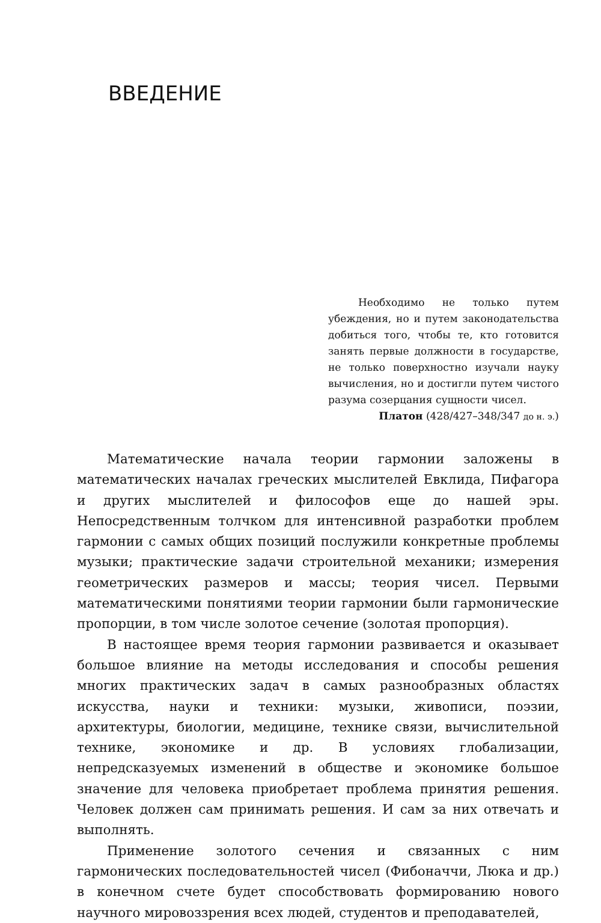ВВЕДЕНИЕ
Необходимо не только путем убеждения, но и путем законодательства добиться того, чтобы те, кто готовится занять первые должности в государстве, не только поверхностно изучали науку вычисления, но и достигли путем чистого разума созерцания сущности чисел.
Платон (428/427–348/347 до н. э.)
Математические начала теории гармонии заложены в математических началах греческих мыслителей Евклида, Пифагора и других мыслителей и философов еще до нашей эры. Непосредственным толчком для интенсивной разработки проблем гармонии с самых общих позиций послужили конкретные проблемы музыки; практические задачи строительной механики; измерения геометрических размеров и массы; теория чисел. Первыми математическими понятиями теории гармонии были гармонические пропорции, в том числе золотое сечение (золотая пропорция).
В настоящее время теория гармонии развивается и оказывает большое влияние на методы исследования и способы решения многих практических задач в самых разнообразных областях искусства, науки и техники: музыки, живописи, поэзии, архитектуры, биологии, медицине, технике связи, вычислительной технике, экономике и др. В условиях глобализации, непредсказуемых изменений в обществе и экономике большое значение для человека приобретает проблема принятия решения. Человек должен сам принимать решения. И сам за них отвечать и выполнять.
Применение золотого сечения и связанных с ним гармонических последовательностей чисел (Фибоначчи, Люка и др.) в конечном счете будет способствовать формированию нового научного мировоззрения всех людей, студентов и преподавателей,